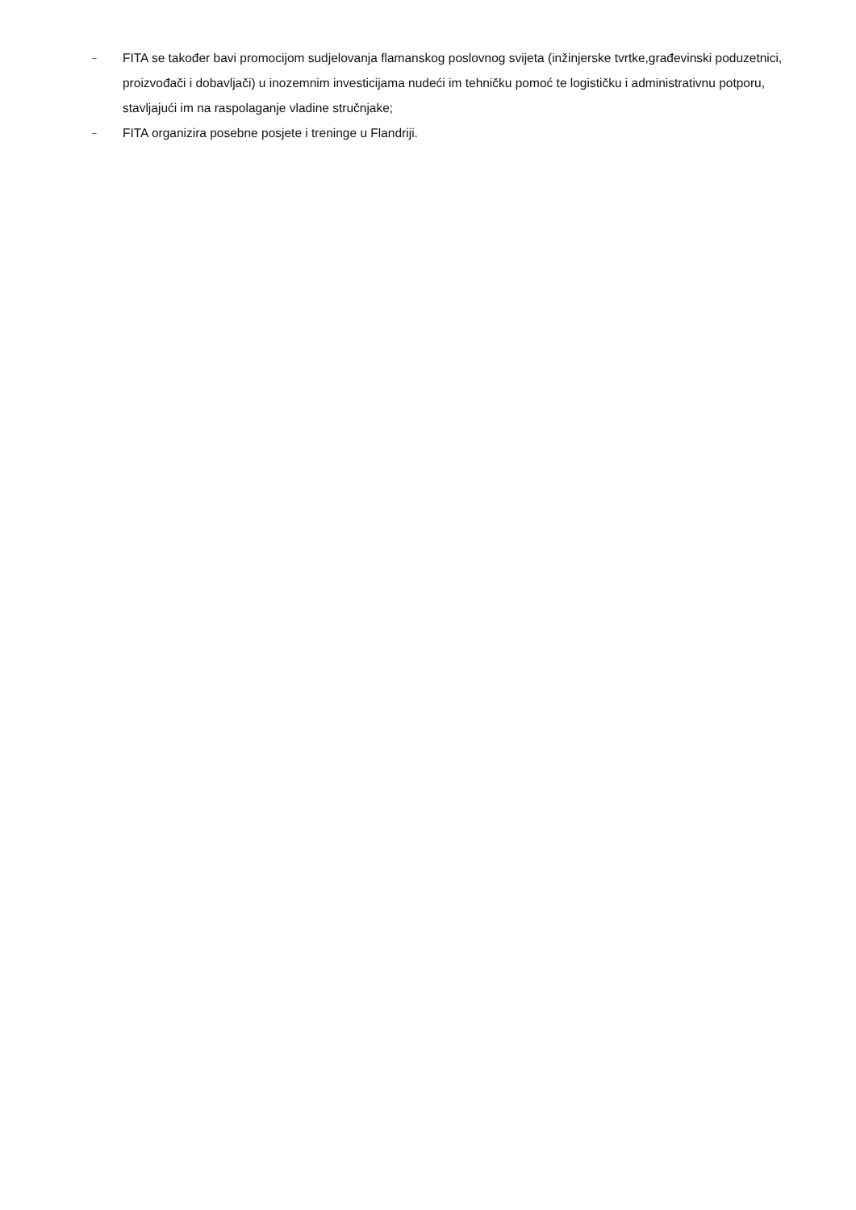– FITA se također bavi promocijom sudjelovanja flamanskog poslovnog svijeta (inžinjerske tvrtke,građevinski poduzetnici, proizvođači i dobavljači) u inozemnim investicijama nudeći im tehničku pomoć te logističku i administrativnu potporu, stavljajući im na raspolaganje vladine stručnjake;
– FITA organizira posebne posjete i treninge u Flandriji.